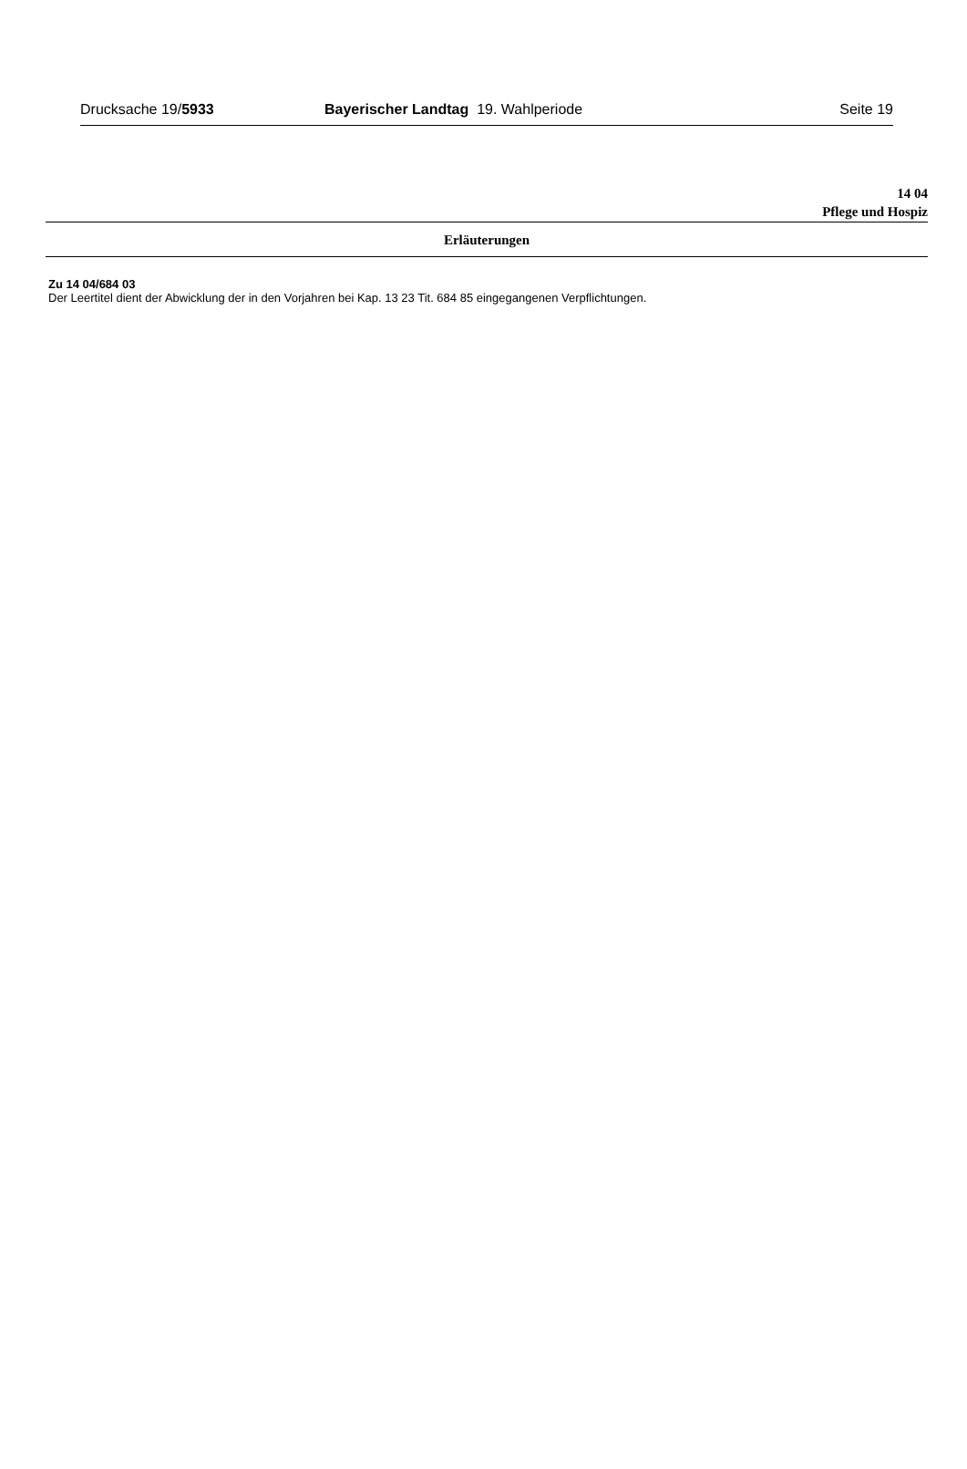Drucksache 19/5933 Bayerischer Landtag 19. Wahlperiode
Seite 19
14 04
Pflege und Hospiz
Erläuterungen
Zu 14 04/684 03
Der Leertitel dient der Abwicklung der in den Vorjahren bei Kap. 13 23 Tit. 684 85 eingegangenen Verpflichtungen.